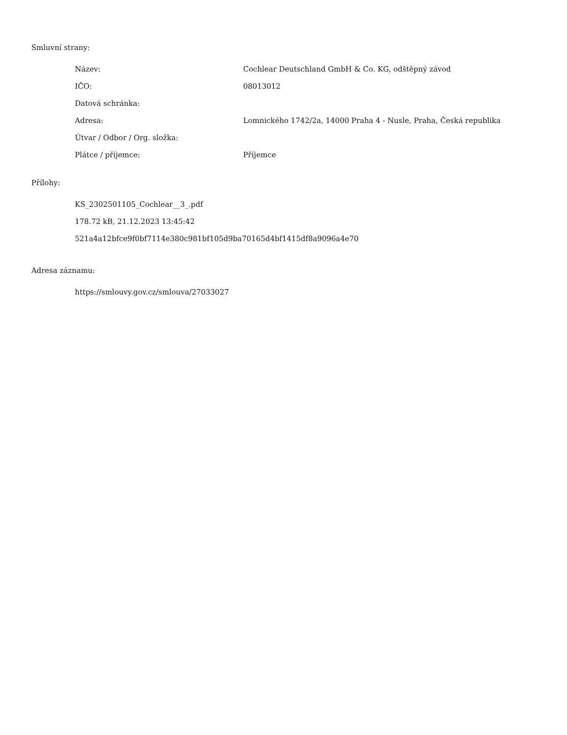Smluvní strany:
| Název: | Cochlear Deutschland GmbH & Co. KG, odštěpný závod |
| IČO: | 08013012 |
| Datová schránka: | |
| Adresa: | Lomnického 1742/2a, 14000 Praha 4 - Nusle, Praha, Česká republika |
| Útvar / Odbor / Org. složka: | |
| Plátce / příjemce: | Příjemce |
Přílohy:
KS_2302501105_Cochlear__3_.pdf
178.72 kB, 21.12.2023 13:45:42
521a4a12bfce9f0bf7114e380c981bf105d9ba70165d4bf1415df8a9096a4e70
Adresa záznamu:
https://smlouvy.gov.cz/smlouva/27033027